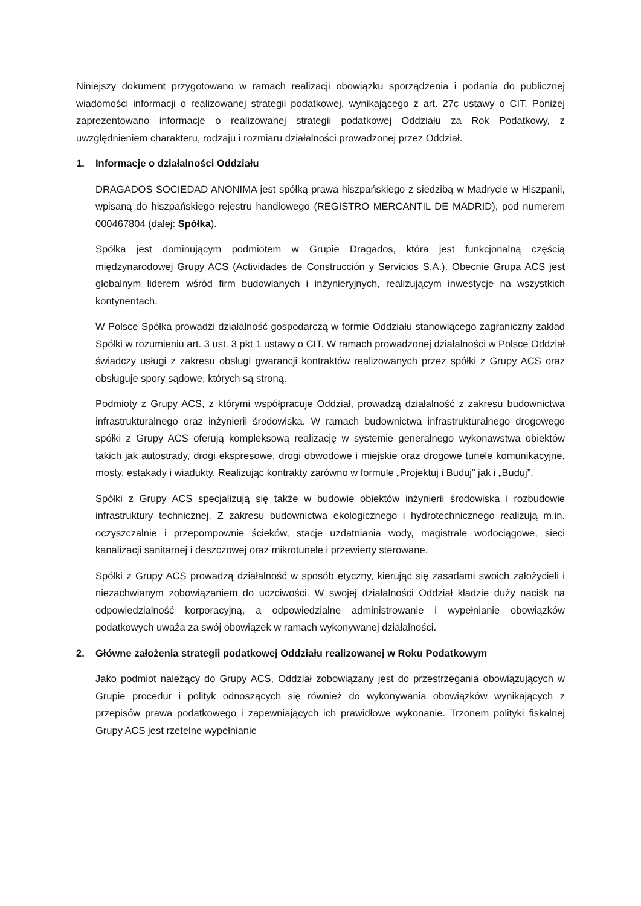Niniejszy dokument przygotowano w ramach realizacji obowiązku sporządzenia i podania do publicznej wiadomości informacji o realizowanej strategii podatkowej, wynikającego z art. 27c ustawy o CIT. Poniżej zaprezentowano informacje o realizowanej strategii podatkowej Oddziału za Rok Podatkowy, z uwzględnieniem charakteru, rodzaju i rozmiaru działalności prowadzonej przez Oddział.
1. Informacje o działalności Oddziału
DRAGADOS SOCIEDAD ANONIMA jest spółką prawa hiszpańskiego z siedzibą w Madrycie w Hiszpanii, wpisaną do hiszpańskiego rejestru handlowego (REGISTRO MERCANTIL DE MADRID), pod numerem 000467804 (dalej: Spółka).
Spółka jest dominującym podmiotem w Grupie Dragados, która jest funkcjonalną częścią międzynarodowej Grupy ACS (Actividades de Construcción y Servicios S.A.). Obecnie Grupa ACS jest globalnym liderem wśród firm budowlanych i inżynieryjnych, realizującym inwestycje na wszystkich kontynentach.
W Polsce Spółka prowadzi działalność gospodarczą w formie Oddziału stanowiącego zagraniczny zakład Spółki w rozumieniu art. 3 ust. 3 pkt 1 ustawy o CIT. W ramach prowadzonej działalności w Polsce Oddział świadczy usługi z zakresu obsługi gwarancji kontraktów realizowanych przez spółki z Grupy ACS oraz obsługuje spory sądowe, których są stroną.
Podmioty z Grupy ACS, z którymi współpracuje Oddział, prowadzą działalność z zakresu budownictwa infrastrukturalnego oraz inżynierii środowiska. W ramach budownictwa infrastrukturalnego drogowego spółki z Grupy ACS oferują kompleksową realizację w systemie generalnego wykonawstwa obiektów takich jak autostrady, drogi ekspresowe, drogi obwodowe i miejskie oraz drogowe tunele komunikacyjne, mosty, estakady i wiadukty. Realizując kontrakty zarówno w formule „Projektuj i Buduj” jak i „Buduj”.
Spółki z Grupy ACS specjalizują się także w budowie obiektów inżynierii środowiska i rozbudowie infrastruktury technicznej. Z zakresu budownictwa ekologicznego i hydrotechnicznego realizują m.in. oczyszczalnie i przepompownie ścieków, stacje uzdatniania wody, magistrale wodociągowe, sieci kanalizacji sanitarnej i deszczowej oraz mikrotunele i przewierty sterowane.
Spółki z Grupy ACS prowadzą działalność w sposób etyczny, kierując się zasadami swoich założycieli i niezachwianym zobowiązaniem do uczciwości. W swojej działalności Oddział kładzie duży nacisk na odpowiedzialność korporacyjną, a odpowiedzialne administrowanie i wypełnianie obowiązków podatkowych uważa za swój obowiązek w ramach wykonywanej działalności.
2. Główne założenia strategii podatkowej Oddziału realizowanej w Roku Podatkowym
Jako podmiot należący do Grupy ACS, Oddział zobowiązany jest do przestrzegania obowiązujących w Grupie procedur i polityk odnoszących się również do wykonywania obowiązków wynikających z przepisów prawa podatkowego i zapewniających ich prawidłowe wykonanie. Trzonem polityki fiskalnej Grupy ACS jest rzetelne wypełnianie